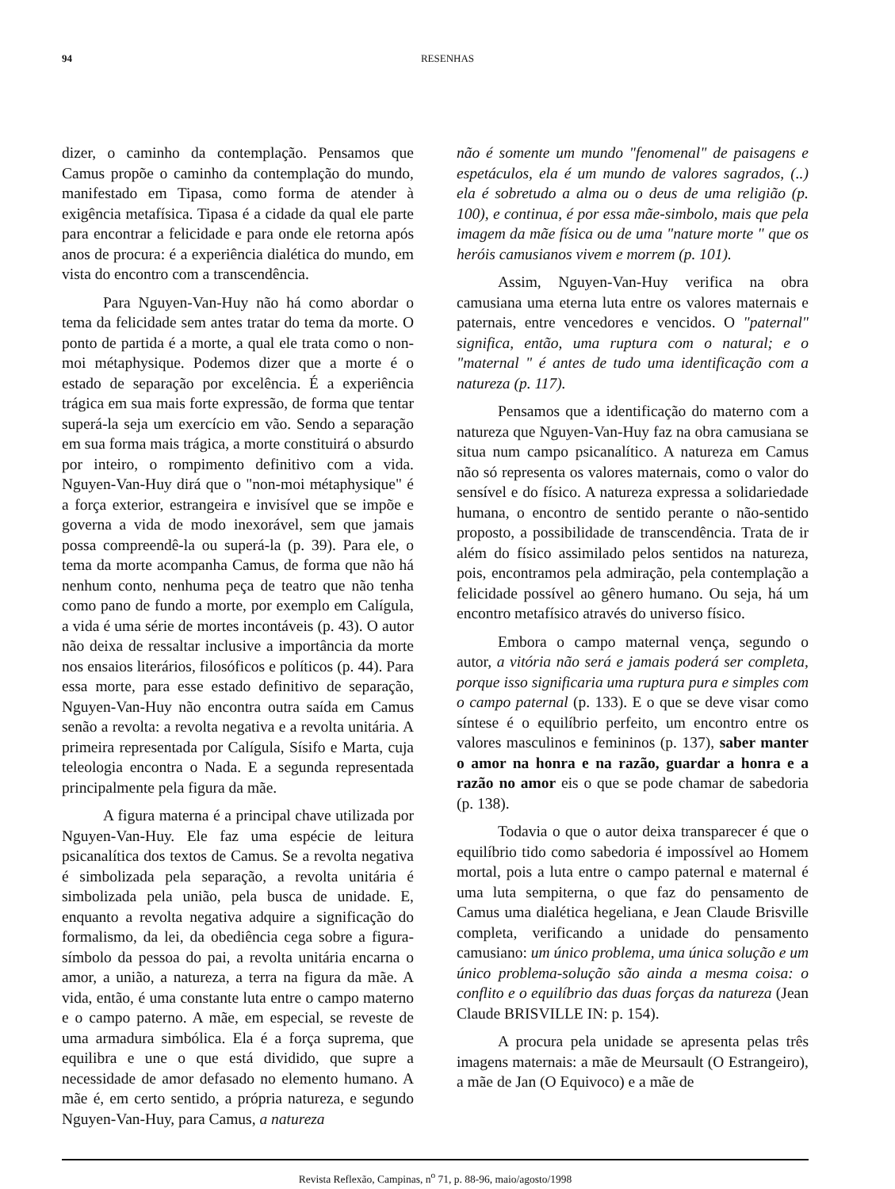94
RESENHAS
dizer, o caminho da contemplação. Pensamos que Camus propõe o caminho da contemplação do mundo, manifestado em Tipasa, como forma de atender à exigência metafísica. Tipasa é a cidade da qual ele parte para encontrar a felicidade e para onde ele retorna após anos de procura: é a experiência dialética do mundo, em vista do encontro com a transcendência.
Para Nguyen-Van-Huy não há como abordar o tema da felicidade sem antes tratar do tema da morte. O ponto de partida é a morte, a qual ele trata como o non-moi métaphysique. Podemos dizer que a morte é o estado de separação por excelência. É a experiência trágica em sua mais forte expressão, de forma que tentar superá-la seja um exercício em vão. Sendo a separação em sua forma mais trágica, a morte constituirá o absurdo por inteiro, o rompimento definitivo com a vida. Nguyen-Van-Huy dirá que o "non-moi métaphysique" é a força exterior, estrangeira e invisível que se impõe e governa a vida de modo inexorável, sem que jamais possa compreendê-la ou superá-la (p. 39). Para ele, o tema da morte acompanha Camus, de forma que não há nenhum conto, nenhuma peça de teatro que não tenha como pano de fundo a morte, por exemplo em Calígula, a vida é uma série de mortes incontáveis (p. 43). O autor não deixa de ressaltar inclusive a importância da morte nos ensaios literários, filosóficos e políticos (p. 44). Para essa morte, para esse estado definitivo de separação, Nguyen-Van-Huy não encontra outra saída em Camus senão a revolta: a revolta negativa e a revolta unitária. A primeira representada por Calígula, Sísifo e Marta, cuja teleologia encontra o Nada. E a segunda representada principalmente pela figura da mãe.
A figura materna é a principal chave utilizada por Nguyen-Van-Huy. Ele faz uma espécie de leitura psicanalítica dos textos de Camus. Se a revolta negativa é simbolizada pela separação, a revolta unitária é simbolizada pela união, pela busca de unidade. E, enquanto a revolta negativa adquire a significação do formalismo, da lei, da obediência cega sobre a figura-símbolo da pessoa do pai, a revolta unitária encarna o amor, a união, a natureza, a terra na figura da mãe. A vida, então, é uma constante luta entre o campo materno e o campo paterno. A mãe, em especial, se reveste de uma armadura simbólica. Ela é a força suprema, que equilibra e une o que está dividido, que supre a necessidade de amor defasado no elemento humano. A mãe é, em certo sentido, a própria natureza, e segundo Nguyen-Van-Huy, para Camus, a natureza
não é somente um mundo "fenomenal" de paisagens e espetáculos, ela é um mundo de valores sagrados, (..) ela é sobretudo a alma ou o deus de uma religião (p. 100), e continua, é por essa mãe-simbolo, mais que pela imagem da mãe física ou de uma "nature morte " que os heróis camusianos vivem e morrem (p. 101).
Assim, Nguyen-Van-Huy verifica na obra camusiana uma eterna luta entre os valores maternais e paternais, entre vencedores e vencidos. O "paternal" significa, então, uma ruptura com o natural; e o "maternal " é antes de tudo uma identificação com a natureza (p. 117).
Pensamos que a identificação do materno com a natureza que Nguyen-Van-Huy faz na obra camusiana se situa num campo psicanalítico. A natureza em Camus não só representa os valores maternais, como o valor do sensível e do físico. A natureza expressa a solidariedade humana, o encontro de sentido perante o não-sentido proposto, a possibilidade de transcendência. Trata de ir além do físico assimilado pelos sentidos na natureza, pois, encontramos pela admiração, pela contemplação a felicidade possível ao gênero humano. Ou seja, há um encontro metafísico através do universo físico.
Embora o campo maternal vença, segundo o autor, a vitória não será e jamais poderá ser completa, porque isso significaria uma ruptura pura e simples com o campo paternal (p. 133). E o que se deve visar como síntese é o equilíbrio perfeito, um encontro entre os valores masculinos e femininos (p. 137), saber manter o amor na honra e na razão, guardar a honra e a razão no amor eis o que se pode chamar de sabedoria (p. 138).
Todavia o que o autor deixa transparecer é que o equilíbrio tido como sabedoria é impossível ao Homem mortal, pois a luta entre o campo paternal e maternal é uma luta sempiterna, o que faz do pensamento de Camus uma dialética hegeliana, e Jean Claude Brisville completa, verificando a unidade do pensamento camusiano: um único problema, uma única solução e um único problema-solução são ainda a mesma coisa: o conflito e o equilíbrio das duas forças da natureza (Jean Claude BRISVILLE IN: p. 154).
A procura pela unidade se apresenta pelas três imagens maternais: a mãe de Meursault (O Estrangeiro), a mãe de Jan (O Equivoco) e a mãe de
Revista Reflexão, Campinas, n<sup>o</sup> 71, p. 88-96, maio/agosto/1998